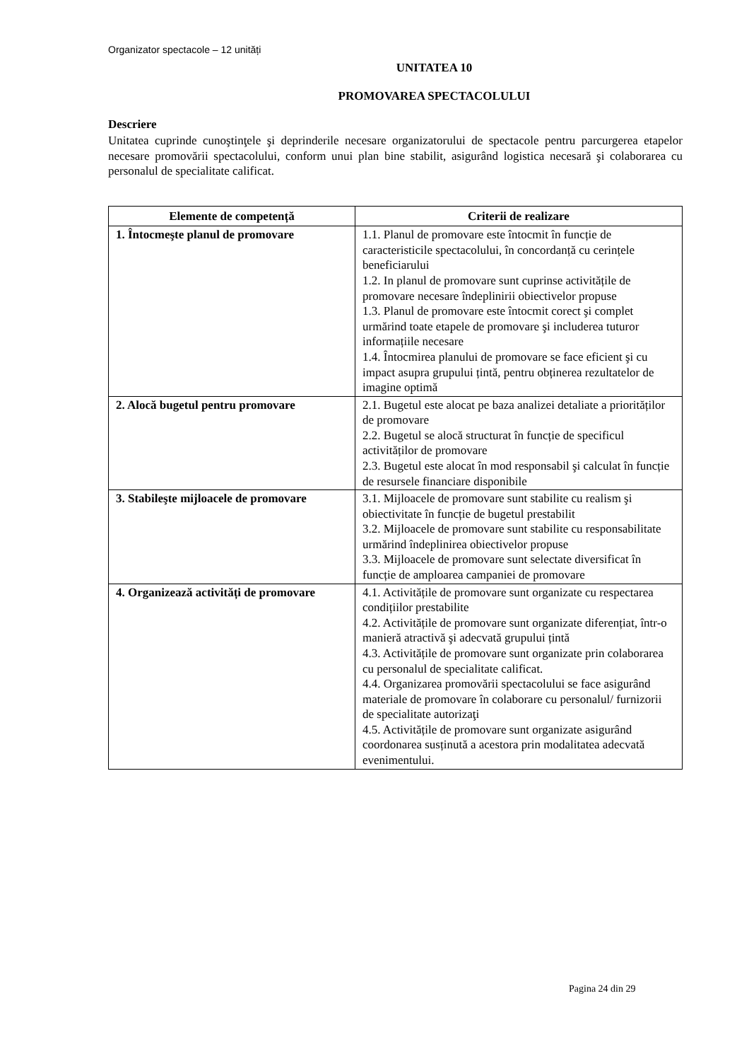Organizator spectacole – 12 unități
UNITATEA 10
PROMOVAREA SPECTACOLULUI
Descriere
Unitatea cuprinde cunoştinţele şi deprinderile necesare organizatorului de spectacole pentru parcurgerea etapelor necesare promovării spectacolului, conform unui plan bine stabilit, asigurând logistica necesară şi colaborarea cu personalul de specialitate calificat.
| Elemente de competență | Criterii de realizare |
| --- | --- |
| 1. Întocmeşte planul de promovare | 1.1. Planul de promovare este întocmit în funcție de caracteristicile spectacolului, în concordanță cu cerințele beneficiarului 1.2. In planul de promovare sunt cuprinse activitățile de promovare necesare îndeplinirii obiectivelor propuse 1.3. Planul de promovare este întocmit corect şi complet urmărind toate etapele de promovare şi includerea tuturor informațiile necesare 1.4. Întocmirea planului de promovare se face eficient şi cu impact asupra grupului țintă, pentru obținerea rezultatelor de imagine optimă |
| 2. Alocă bugetul pentru promovare | 2.1. Bugetul este alocat pe baza analizei detaliate a priorităților de promovare 2.2. Bugetul se alocă structurat în funcție de specificul activităților de promovare 2.3. Bugetul este alocat în mod responsabil şi calculat în funcție de resursele financiare disponibile |
| 3. Stabileşte mijloacele de promovare | 3.1. Mijloacele de promovare sunt stabilite cu realism şi obiectivitate în funcție de bugetul prestabilit 3.2. Mijloacele de promovare sunt stabilite cu responsabilitate urmărind îndeplinirea obiectivelor propuse 3.3. Mijloacele de promovare sunt selectate diversificat în funcție de amploarea campaniei de promovare |
| 4. Organizează activități de promovare | 4.1. Activitățile de promovare sunt organizate cu respectarea condițiilor prestabilite 4.2. Activitățile de promovare sunt organizate diferențiat, într-o manieră atractivă şi adecvată grupului țintă 4.3. Activitățile de promovare sunt organizate prin colaborarea cu personalul de specialitate calificat. 4.4. Organizarea promovării spectacolului se face asigurând materiale de promovare în colaborare cu personalul/ furnizorii de specialitate autorizaţi 4.5. Activitățile de promovare sunt organizate asigurând coordonarea susținută a acestora prin modalitatea adecvată evenimentului. |
Pagina 24 din 29